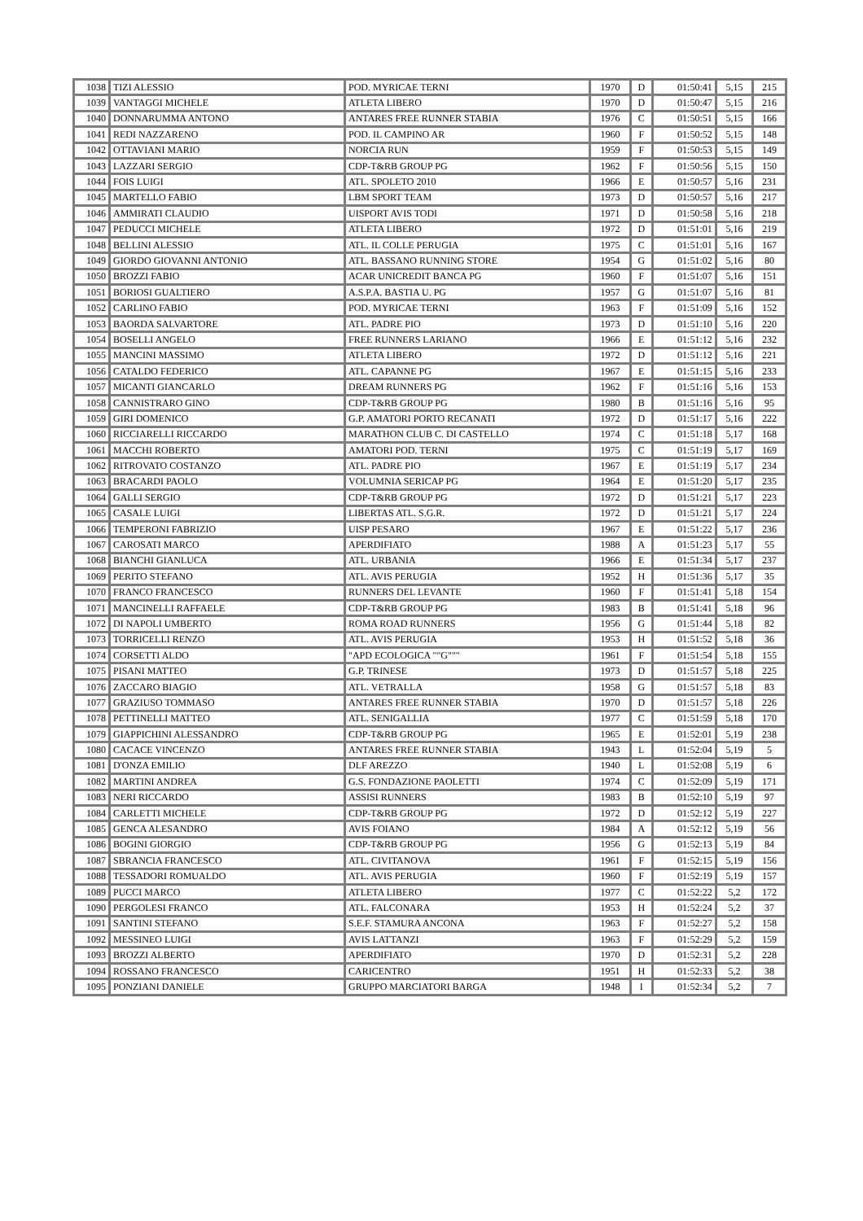| 1038 | TIZI ALESSIO | POD. MYRICAE TERNI | 1970 | D | 01:50:41 | 5,15 | 215 |
| 1039 | VANTAGGI MICHELE | ATLETA LIBERO | 1970 | D | 01:50:47 | 5,15 | 216 |
| 1040 | DONNARUMMA ANTONO | ANTARES FREE RUNNER STABIA | 1976 | C | 01:50:51 | 5,15 | 166 |
| 1041 | REDI NAZZARENO | POD. IL CAMPINO AR | 1960 | F | 01:50:52 | 5,15 | 148 |
| 1042 | OTTAVIANI MARIO | NORCIA RUN | 1959 | F | 01:50:53 | 5,15 | 149 |
| 1043 | LAZZARI SERGIO | CDP-T&RB GROUP PG | 1962 | F | 01:50:56 | 5,15 | 150 |
| 1044 | FOIS LUIGI | ATL. SPOLETO 2010 | 1966 | E | 01:50:57 | 5,16 | 231 |
| 1045 | MARTELLO FABIO | LBM SPORT TEAM | 1973 | D | 01:50:57 | 5,16 | 217 |
| 1046 | AMMIRATI CLAUDIO | UISPORT AVIS TODI | 1971 | D | 01:50:58 | 5,16 | 218 |
| 1047 | PEDUCCI MICHELE | ATLETA LIBERO | 1972 | D | 01:51:01 | 5,16 | 219 |
| 1048 | BELLINI ALESSIO | ATL. IL COLLE PERUGIA | 1975 | C | 01:51:01 | 5,16 | 167 |
| 1049 | GIORDO GIOVANNI ANTONIO | ATL. BASSANO RUNNING STORE | 1954 | G | 01:51:02 | 5,16 | 80 |
| 1050 | BROZZI FABIO | ACAR UNICREDIT BANCA PG | 1960 | F | 01:51:07 | 5,16 | 151 |
| 1051 | BORIOSI GUALTIERO | A.S.P.A. BASTIA U. PG | 1957 | G | 01:51:07 | 5,16 | 81 |
| 1052 | CARLINO FABIO | POD. MYRICAE TERNI | 1963 | F | 01:51:09 | 5,16 | 152 |
| 1053 | BAORDA SALVARTORE | ATL. PADRE PIO | 1973 | D | 01:51:10 | 5,16 | 220 |
| 1054 | BOSELLI ANGELO | FREE RUNNERS LARIANO | 1966 | E | 01:51:12 | 5,16 | 232 |
| 1055 | MANCINI MASSIMO | ATLETA LIBERO | 1972 | D | 01:51:12 | 5,16 | 221 |
| 1056 | CATALDO FEDERICO | ATL. CAPANNE PG | 1967 | E | 01:51:15 | 5,16 | 233 |
| 1057 | MICANTI GIANCARLO | DREAM RUNNERS PG | 1962 | F | 01:51:16 | 5,16 | 153 |
| 1058 | CANNISTRARO GINO | CDP-T&RB GROUP PG | 1980 | B | 01:51:16 | 5,16 | 95 |
| 1059 | GIRI DOMENICO | G.P. AMATORI PORTO RECANATI | 1972 | D | 01:51:17 | 5,16 | 222 |
| 1060 | RICCIARELLI RICCARDO | MARATHON CLUB C. DI CASTELLO | 1974 | C | 01:51:18 | 5,17 | 168 |
| 1061 | MACCHI ROBERTO | AMATORI POD. TERNI | 1975 | C | 01:51:19 | 5,17 | 169 |
| 1062 | RITROVATO COSTANZO | ATL. PADRE PIO | 1967 | E | 01:51:19 | 5,17 | 234 |
| 1063 | BRACARDI PAOLO | VOLUMNIA SERICAP PG | 1964 | E | 01:51:20 | 5,17 | 235 |
| 1064 | GALLI SERGIO | CDP-T&RB GROUP PG | 1972 | D | 01:51:21 | 5,17 | 223 |
| 1065 | CASALE LUIGI | LIBERTAS ATL. S.G.R. | 1972 | D | 01:51:21 | 5,17 | 224 |
| 1066 | TEMPERONI FABRIZIO | UISP PESARO | 1967 | E | 01:51:22 | 5,17 | 236 |
| 1067 | CAROSATI MARCO | APERDIFIATO | 1988 | A | 01:51:23 | 5,17 | 55 |
| 1068 | BIANCHI GIANLUCA | ATL. URBANIA | 1966 | E | 01:51:34 | 5,17 | 237 |
| 1069 | PERITO STEFANO | ATL. AVIS PERUGIA | 1952 | H | 01:51:36 | 5,17 | 35 |
| 1070 | FRANCO FRANCESCO | RUNNERS DEL LEVANTE | 1960 | F | 01:51:41 | 5,18 | 154 |
| 1071 | MANCINELLI RAFFAELE | CDP-T&RB GROUP PG | 1983 | B | 01:51:41 | 5,18 | 96 |
| 1072 | DI NAPOLI UMBERTO | ROMA ROAD RUNNERS | 1956 | G | 01:51:44 | 5,18 | 82 |
| 1073 | TORRICELLI RENZO | ATL. AVIS PERUGIA | 1953 | H | 01:51:52 | 5,18 | 36 |
| 1074 | CORSETTI ALDO | "APD ECOLOGICA ""G""" | 1961 | F | 01:51:54 | 5,18 | 155 |
| 1075 | PISANI MATTEO | G.P. TRINESE | 1973 | D | 01:51:57 | 5,18 | 225 |
| 1076 | ZACCARO BIAGIO | ATL. VETRALLA | 1958 | G | 01:51:57 | 5,18 | 83 |
| 1077 | GRAZIUSO TOMMASO | ANTARES FREE RUNNER STABIA | 1970 | D | 01:51:57 | 5,18 | 226 |
| 1078 | PETTINELLI MATTEO | ATL. SENIGALLIA | 1977 | C | 01:51:59 | 5,18 | 170 |
| 1079 | GIAPPICHINI ALESSANDRO | CDP-T&RB GROUP PG | 1965 | E | 01:52:01 | 5,19 | 238 |
| 1080 | CACACE VINCENZO | ANTARES FREE RUNNER STABIA | 1943 | L | 01:52:04 | 5,19 | 5 |
| 1081 | D'ONZA EMILIO | DLF AREZZO | 1940 | L | 01:52:08 | 5,19 | 6 |
| 1082 | MARTINI ANDREA | G.S. FONDAZIONE PAOLETTI | 1974 | C | 01:52:09 | 5,19 | 171 |
| 1083 | NERI RICCARDO | ASSISI RUNNERS | 1983 | B | 01:52:10 | 5,19 | 97 |
| 1084 | CARLETTI MICHELE | CDP-T&RB GROUP PG | 1972 | D | 01:52:12 | 5,19 | 227 |
| 1085 | GENCA ALESANDRO | AVIS FOIANO | 1984 | A | 01:52:12 | 5,19 | 56 |
| 1086 | BOGINI GIORGIO | CDP-T&RB GROUP PG | 1956 | G | 01:52:13 | 5,19 | 84 |
| 1087 | SBRANCIA FRANCESCO | ATL. CIVITANOVA | 1961 | F | 01:52:15 | 5,19 | 156 |
| 1088 | TESSADORI ROMUALDO | ATL. AVIS PERUGIA | 1960 | F | 01:52:19 | 5,19 | 157 |
| 1089 | PUCCI MARCO | ATLETA LIBERO | 1977 | C | 01:52:22 | 5,2 | 172 |
| 1090 | PERGOLESI FRANCO | ATL. FALCONARA | 1953 | H | 01:52:24 | 5,2 | 37 |
| 1091 | SANTINI STEFANO | S.E.F. STAMURA ANCONA | 1963 | F | 01:52:27 | 5,2 | 158 |
| 1092 | MESSINEO LUIGI | AVIS LATTANZI | 1963 | F | 01:52:29 | 5,2 | 159 |
| 1093 | BROZZI ALBERTO | APERDIFIATO | 1970 | D | 01:52:31 | 5,2 | 228 |
| 1094 | ROSSANO FRANCESCO | CARICENTRO | 1951 | H | 01:52:33 | 5,2 | 38 |
| 1095 | PONZIANI DANIELE | GRUPPO MARCIATORI BARGA | 1948 | I | 01:52:34 | 5,2 | 7 |